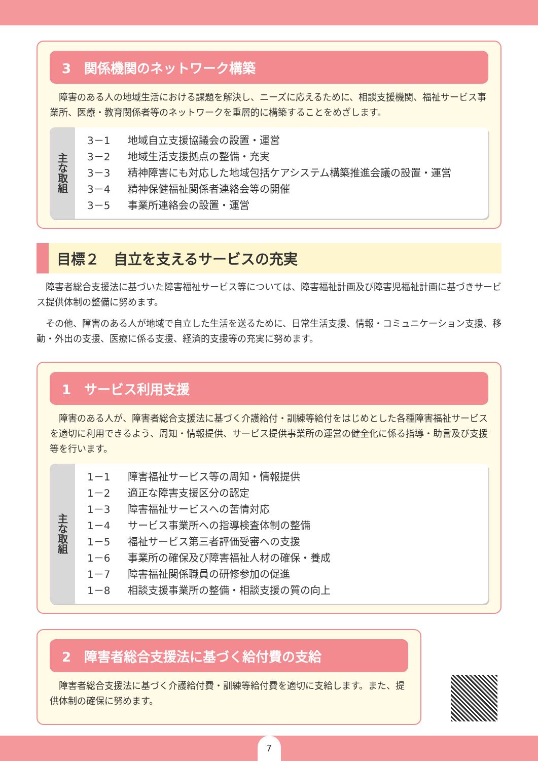3　関係機関のネットワーク構築
障害のある人の地域生活における課題を解決し、ニーズに応えるために、相談支援機関、福祉サービス事業所、医療・教育関係者等のネットワークを重層的に構築することをめざします。
主な取組
3－1 地域自立支援協議会の設置・運営
3－2 地域生活支援拠点の整備・充実
3－3 精神障害にも対応した地域包括ケアシステム構築推進会議の設置・運営
3－4 精神保健福祉関係者連絡会等の開催
3－5 事業所連絡会の設置・運営
目標２　自立を支えるサービスの充実
障害者総合支援法に基づいた障害福祉サービス等については、障害福祉計画及び障害児福祉計画に基づきサービス提供体制の整備に努めます。
その他、障害のある人が地域で自立した生活を送るために、日常生活支援、情報・コミュニケーション支援、移動・外出の支援、医療に係る支援、経済的支援等の充実に努めます。
1　サービス利用支援
障害のある人が、障害者総合支援法に基づく介護給付・訓練等給付をはじめとした各種障害福祉サービスを適切に利用できるよう、周知・情報提供、サービス提供事業所の運営の健全化に係る指導・助言及び支援等を行います。
主な取組
1－1 障害福祉サービス等の周知・情報提供
1－2 適正な障害支援区分の認定
1－3 障害福祉サービスへの苦情対応
1－4 サービス事業所への指導検査体制の整備
1－5 福祉サービス第三者評価受審への支援
1－6 事業所の確保及び障害福祉人材の確保・養成
1－7 障害福祉関係職員の研修参加の促進
1－8 相談支援事業所の整備・相談支援の質の向上
2　障害者総合支援法に基づく給付費の支給
障害者総合支援法に基づく介護給付費・訓練等給付費を適切に支給します。また、提供体制の確保に努めます。
7